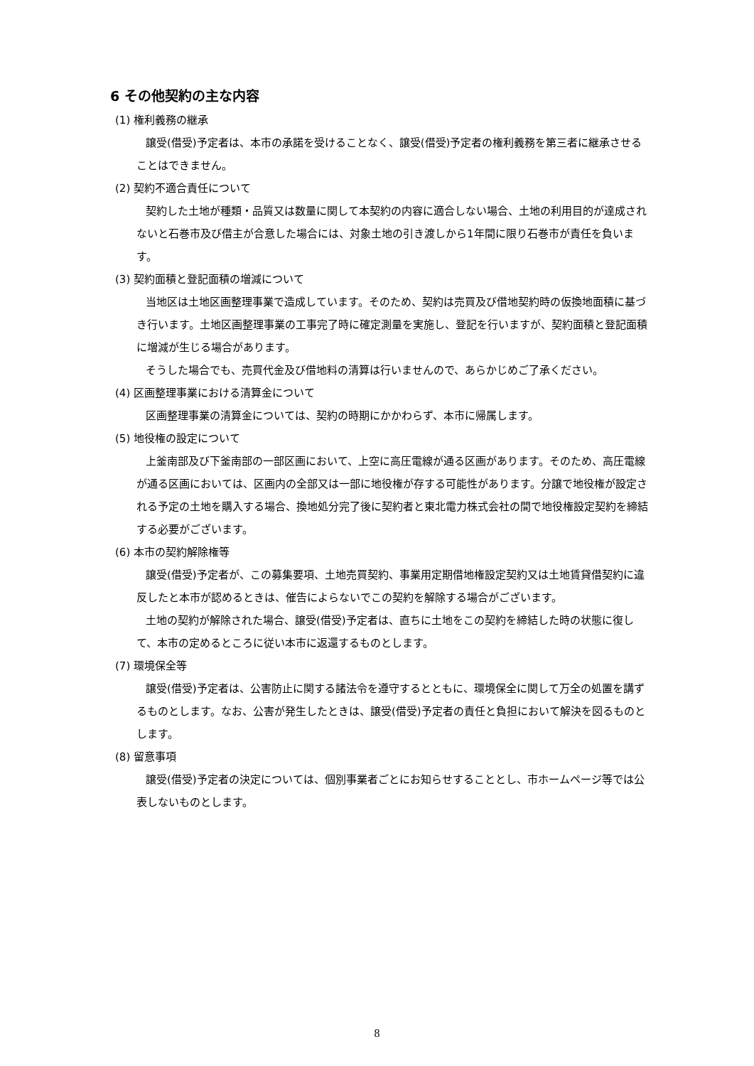6 その他契約の主な内容
(1) 権利義務の継承
譲受(借受)予定者は、本市の承諾を受けることなく、譲受(借受)予定者の権利義務を第三者に継承させることはできません。
(2) 契約不適合責任について
契約した土地が種類・品質又は数量に関して本契約の内容に適合しない場合、土地の利用目的が達成されないと石巻市及び借主が合意した場合には、対象土地の引き渡しから1年間に限り石巻市が責任を負います。
(3) 契約面積と登記面積の増減について
当地区は土地区画整理事業で造成しています。そのため、契約は売買及び借地契約時の仮換地面積に基づき行います。土地区画整理事業の工事完了時に確定測量を実施し、登記を行いますが、契約面積と登記面積に増減が生じる場合があります。
そうした場合でも、売買代金及び借地料の清算は行いませんので、あらかじめご了承ください。
(4) 区画整理事業における清算金について
区画整理事業の清算金については、契約の時期にかかわらず、本市に帰属します。
(5) 地役権の設定について
上釜南部及び下釜南部の一部区画において、上空に高圧電線が通る区画があります。そのため、高圧電線が通る区画においては、区画内の全部又は一部に地役権が存する可能性があります。分譲で地役権が設定される予定の土地を購入する場合、換地処分完了後に契約者と東北電力株式会社の間で地役権設定契約を締結する必要がございます。
(6) 本市の契約解除権等
譲受(借受)予定者が、この募集要項、土地売買契約、事業用定期借地権設定契約又は土地賃貸借契約に違反したと本市が認めるときは、催告によらないでこの契約を解除する場合がございます。
土地の契約が解除された場合、譲受(借受)予定者は、直ちに土地をこの契約を締結した時の状態に復して、本市の定めるところに従い本市に返還するものとします。
(7) 環境保全等
譲受(借受)予定者は、公害防止に関する諸法令を遵守するとともに、環境保全に関して万全の処置を講ずるものとします。なお、公害が発生したときは、譲受(借受)予定者の責任と負担において解決を図るものとします。
(8) 留意事項
譲受(借受)予定者の決定については、個別事業者ごとにお知らせすることとし、市ホームページ等では公表しないものとします。
8